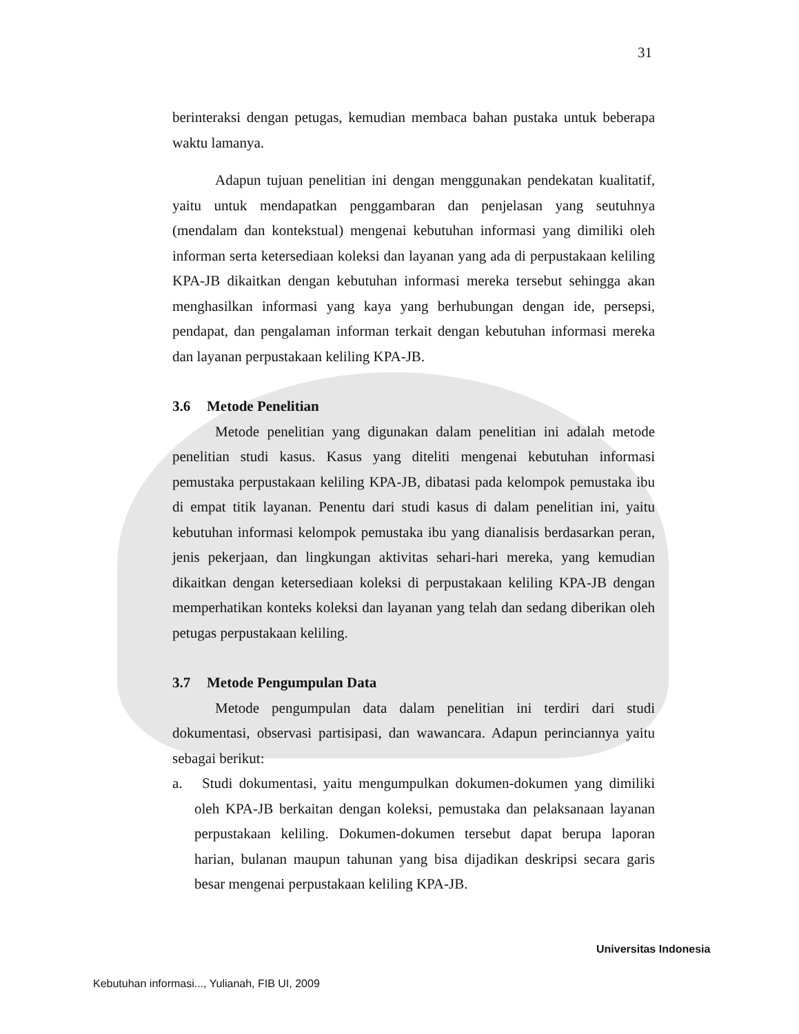31
berinteraksi dengan petugas, kemudian membaca bahan pustaka untuk beberapa waktu lamanya.
Adapun tujuan penelitian ini dengan menggunakan pendekatan kualitatif, yaitu untuk mendapatkan penggambaran dan penjelasan yang seutuhnya (mendalam dan kontekstual) mengenai kebutuhan informasi yang dimiliki oleh informan serta ketersediaan koleksi dan layanan yang ada di perpustakaan keliling KPA-JB dikaitkan dengan kebutuhan informasi mereka tersebut sehingga akan menghasilkan informasi yang kaya yang berhubungan dengan ide, persepsi, pendapat, dan pengalaman informan terkait dengan kebutuhan informasi mereka dan layanan perpustakaan keliling KPA-JB.
3.6 Metode Penelitian
Metode penelitian yang digunakan dalam penelitian ini adalah metode penelitian studi kasus. Kasus yang diteliti mengenai kebutuhan informasi pemustaka perpustakaan keliling KPA-JB, dibatasi pada kelompok pemustaka ibu di empat titik layanan. Penentu dari studi kasus di dalam penelitian ini, yaitu kebutuhan informasi kelompok pemustaka ibu yang dianalisis berdasarkan peran, jenis pekerjaan, dan lingkungan aktivitas sehari-hari mereka, yang kemudian dikaitkan dengan ketersediaan koleksi di perpustakaan keliling KPA-JB dengan memperhatikan konteks koleksi dan layanan yang telah dan sedang diberikan oleh petugas perpustakaan keliling.
3.7 Metode Pengumpulan Data
Metode pengumpulan data dalam penelitian ini terdiri dari studi dokumentasi, observasi partisipasi, dan wawancara. Adapun perinciannya yaitu sebagai berikut:
a. Studi dokumentasi, yaitu mengumpulkan dokumen-dokumen yang dimiliki oleh KPA-JB berkaitan dengan koleksi, pemustaka dan pelaksanaan layanan perpustakaan keliling. Dokumen-dokumen tersebut dapat berupa laporan harian, bulanan maupun tahunan yang bisa dijadikan deskripsi secara garis besar mengenai perpustakaan keliling KPA-JB.
Universitas Indonesia
Kebutuhan informasi..., Yulianah, FIB UI, 2009